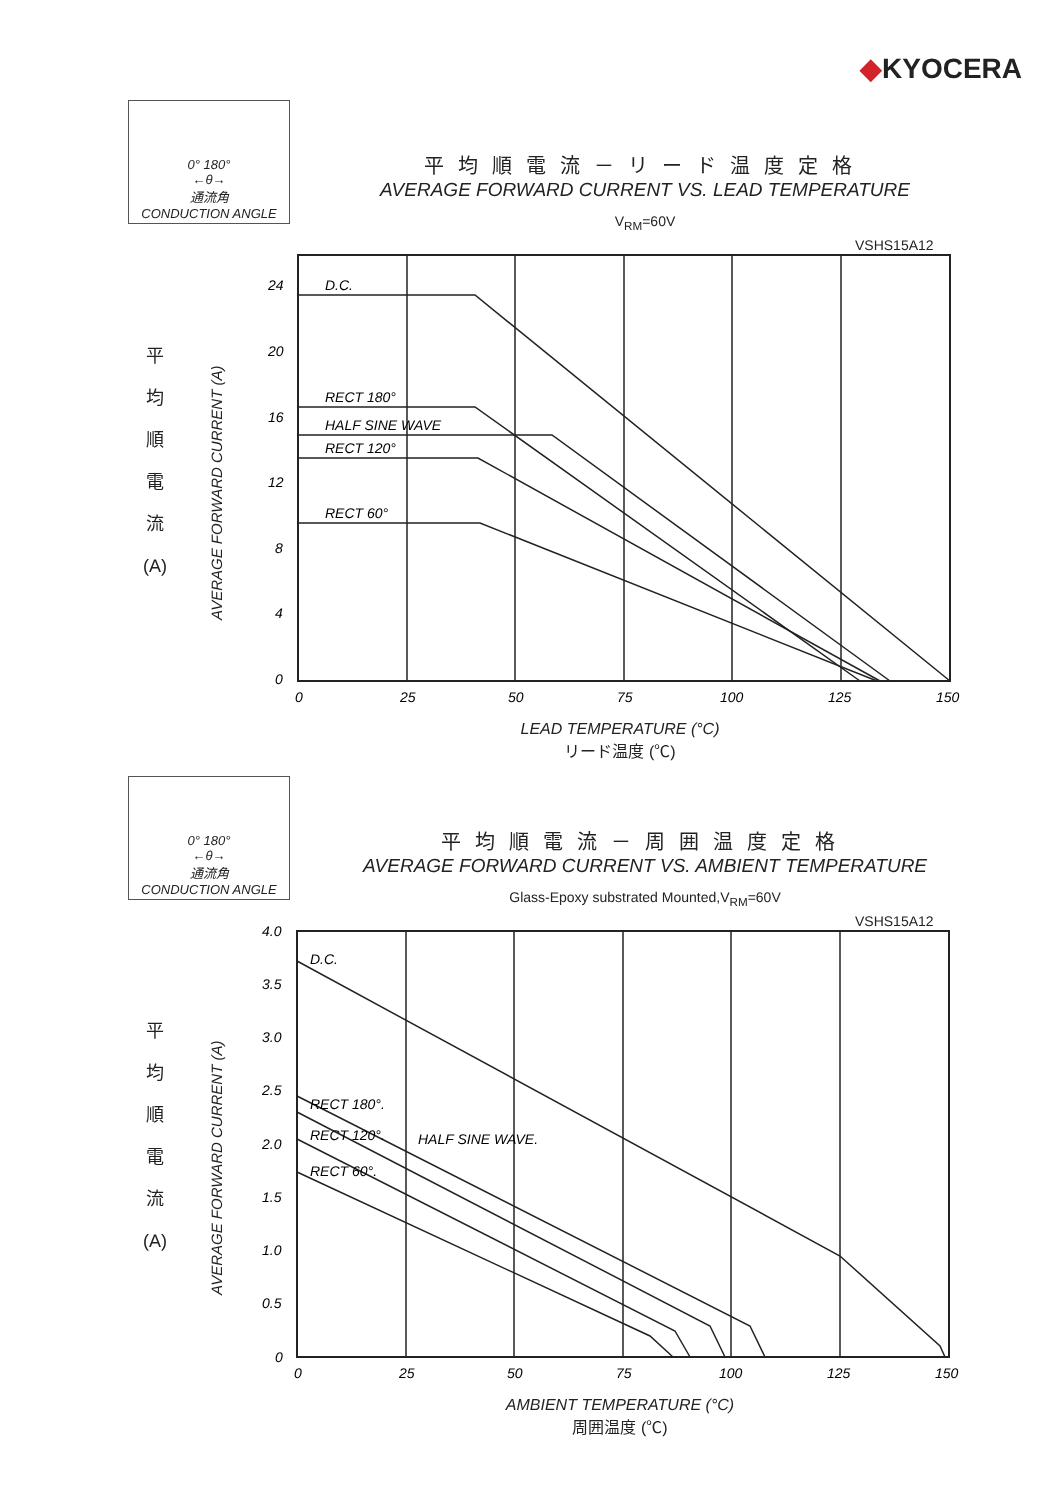◆KYOCERA
0° 180°
←θ→
通流角
CONDUCTION ANGLE
平均順電流－リード温度定格
AVERAGE FORWARD CURRENT VS. LEAD TEMPERATURE
V<sub>RM</sub>=60V
VSHS15A12
平
均
順
電
流
(A)
AVERAGE FORWARD CURRENT (A)
D.C.
RECT 180°
HALF SINE WAVE
RECT 120°
RECT 60°
24
20
16
12
8
4
0
0
25
50
75
100
125
150
LEAD TEMPERATURE (°C)
リード温度 (℃)
0° 180°
←θ→
通流角
CONDUCTION ANGLE
平均順電流－周囲温度定格
AVERAGE FORWARD CURRENT VS. AMBIENT TEMPERATURE
Glass-Epoxy substrated Mounted,V<sub>RM</sub>=60V
VSHS15A12
平
均
順
電
流
(A)
AVERAGE FORWARD CURRENT (A)
D.C.
RECT 180°.
RECT 120°.
HALF SINE WAVE.
RECT 60°.
4.0
3.5
3.0
2.5
2.0
1.5
1.0
0.5
0
0
25
50
75
100
125
150
AMBIENT TEMPERATURE (°C)
周囲温度 (℃)